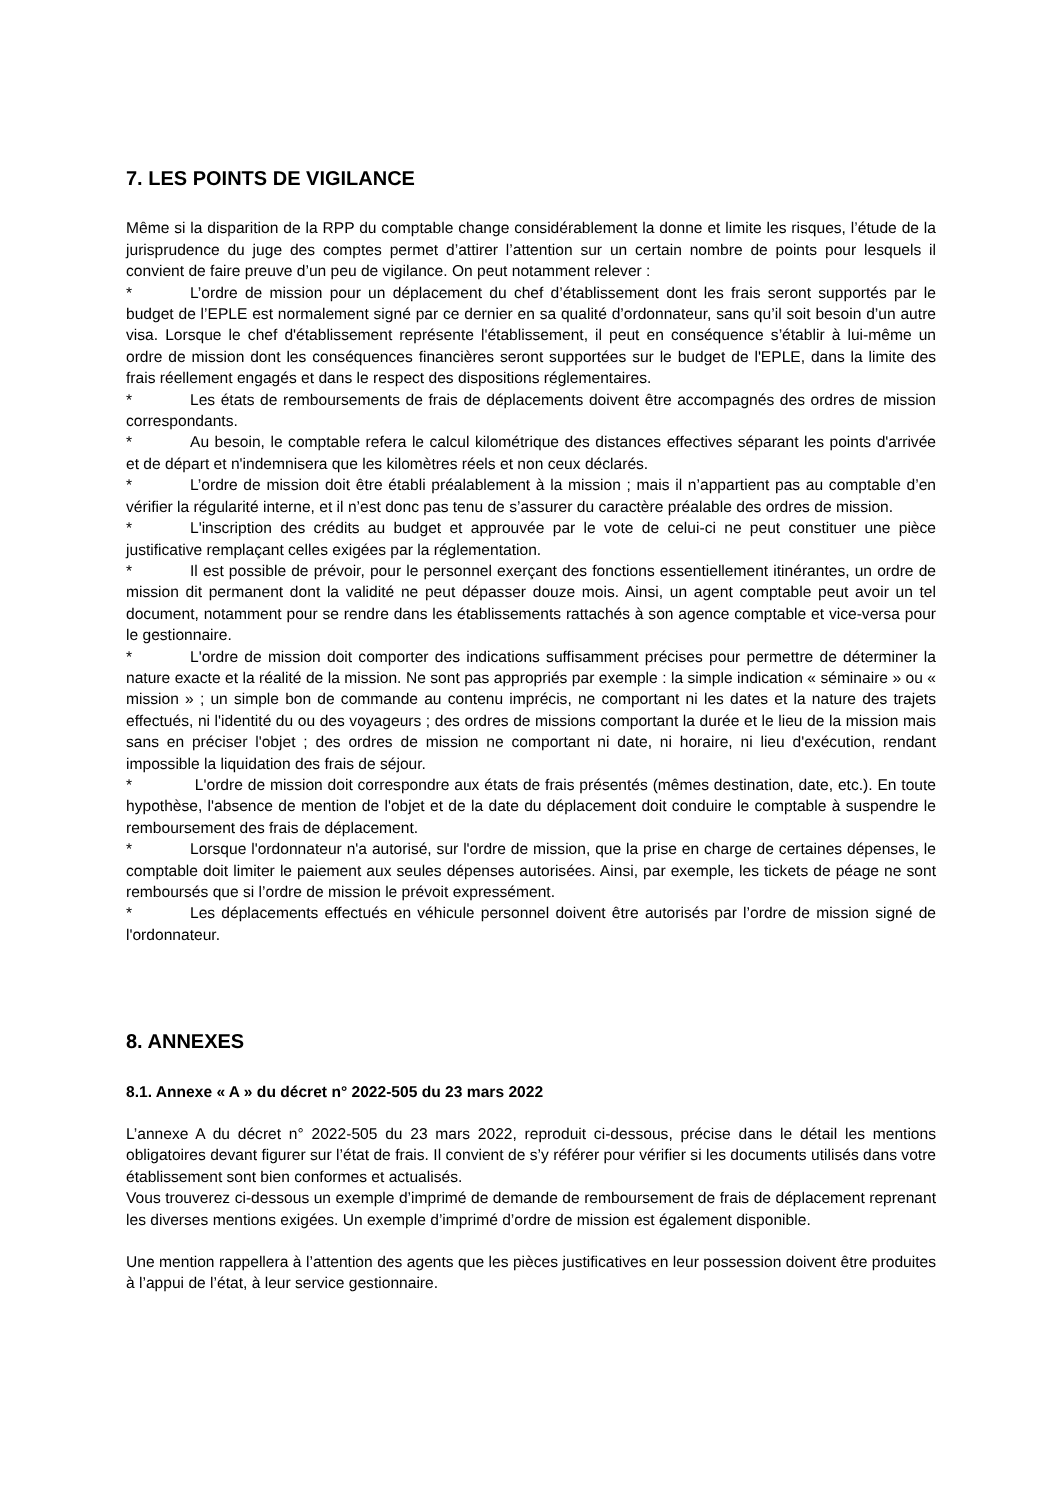7. LES POINTS DE VIGILANCE
Même si la disparition de la RPP du comptable change considérablement la donne et limite les risques, l’étude de la jurisprudence du juge des comptes permet d’attirer l’attention sur un certain nombre de points pour lesquels il convient de faire preuve d’un peu de vigilance. On peut notamment relever :
* L’ordre de mission pour un déplacement du chef d’établissement dont les frais seront supportés par le budget de l’EPLE est normalement signé par ce dernier en sa qualité d’ordonnateur, sans qu’il soit besoin d’un autre visa. Lorsque le chef d'établissement représente l'établissement, il peut en conséquence s’établir à lui-même un ordre de mission dont les conséquences financières seront supportées sur le budget de l'EPLE, dans la limite des frais réellement engagés et dans le respect des dispositions réglementaires.
* Les états de remboursements de frais de déplacements doivent être accompagnés des ordres de mission correspondants.
* Au besoin, le comptable refera le calcul kilométrique des distances effectives séparant les points d'arrivée et de départ et n'indemnisera que les kilomètres réels et non ceux déclarés.
* L’ordre de mission doit être établi préalablement à la mission ; mais il n’appartient pas au comptable d’en vérifier la régularité interne, et il n’est donc pas tenu de s’assurer du caractère préalable des ordres de mission.
* L'inscription des crédits au budget et approuvée par le vote de celui-ci ne peut constituer une pièce justificative remplaçant celles exigées par la réglementation.
* Il est possible de prévoir, pour le personnel exerçant des fonctions essentiellement itinérantes, un ordre de mission dit permanent dont la validité ne peut dépasser douze mois. Ainsi, un agent comptable peut avoir un tel document, notamment pour se rendre dans les établissements rattachés à son agence comptable et vice-versa pour le gestionnaire.
* L'ordre de mission doit comporter des indications suffisamment précises pour permettre de déterminer la nature exacte et la réalité de la mission. Ne sont pas appropriés par exemple : la simple indication « séminaire » ou « mission » ; un simple bon de commande au contenu imprécis, ne comportant ni les dates et la nature des trajets effectués, ni l'identité du ou des voyageurs ; des ordres de missions comportant la durée et le lieu de la mission mais sans en préciser l'objet ; des ordres de mission ne comportant ni date, ni horaire, ni lieu d'exécution, rendant impossible la liquidation des frais de séjour.
* L'ordre de mission doit correspondre aux états de frais présentés (mêmes destination, date, etc.). En toute hypothèse, l'absence de mention de l'objet et de la date du déplacement doit conduire le comptable à suspendre le remboursement des frais de déplacement.
* Lorsque l'ordonnateur n'a autorisé, sur l'ordre de mission, que la prise en charge de certaines dépenses, le comptable doit limiter le paiement aux seules dépenses autorisées. Ainsi, par exemple, les tickets de péage ne sont remboursés que si l’ordre de mission le prévoit expressément.
* Les déplacements effectués en véhicule personnel doivent être autorisés par l’ordre de mission signé de l'ordonnateur.
8. ANNEXES
8.1. Annexe « A » du décret n° 2022-505 du 23 mars 2022
L’annexe A du décret n° 2022-505 du 23 mars 2022, reproduit ci-dessous, précise dans le détail les mentions obligatoires devant figurer sur l’état de frais. Il convient de s’y référer pour vérifier si les documents utilisés dans votre établissement sont bien conformes et actualisés.
Vous trouverez ci-dessous un exemple d’imprimé de demande de remboursement de frais de déplacement reprenant les diverses mentions exigées. Un exemple d’imprimé d’ordre de mission est également disponible.
Une mention rappellera à l’attention des agents que les pièces justificatives en leur possession doivent être produites à l’appui de l’état, à leur service gestionnaire.